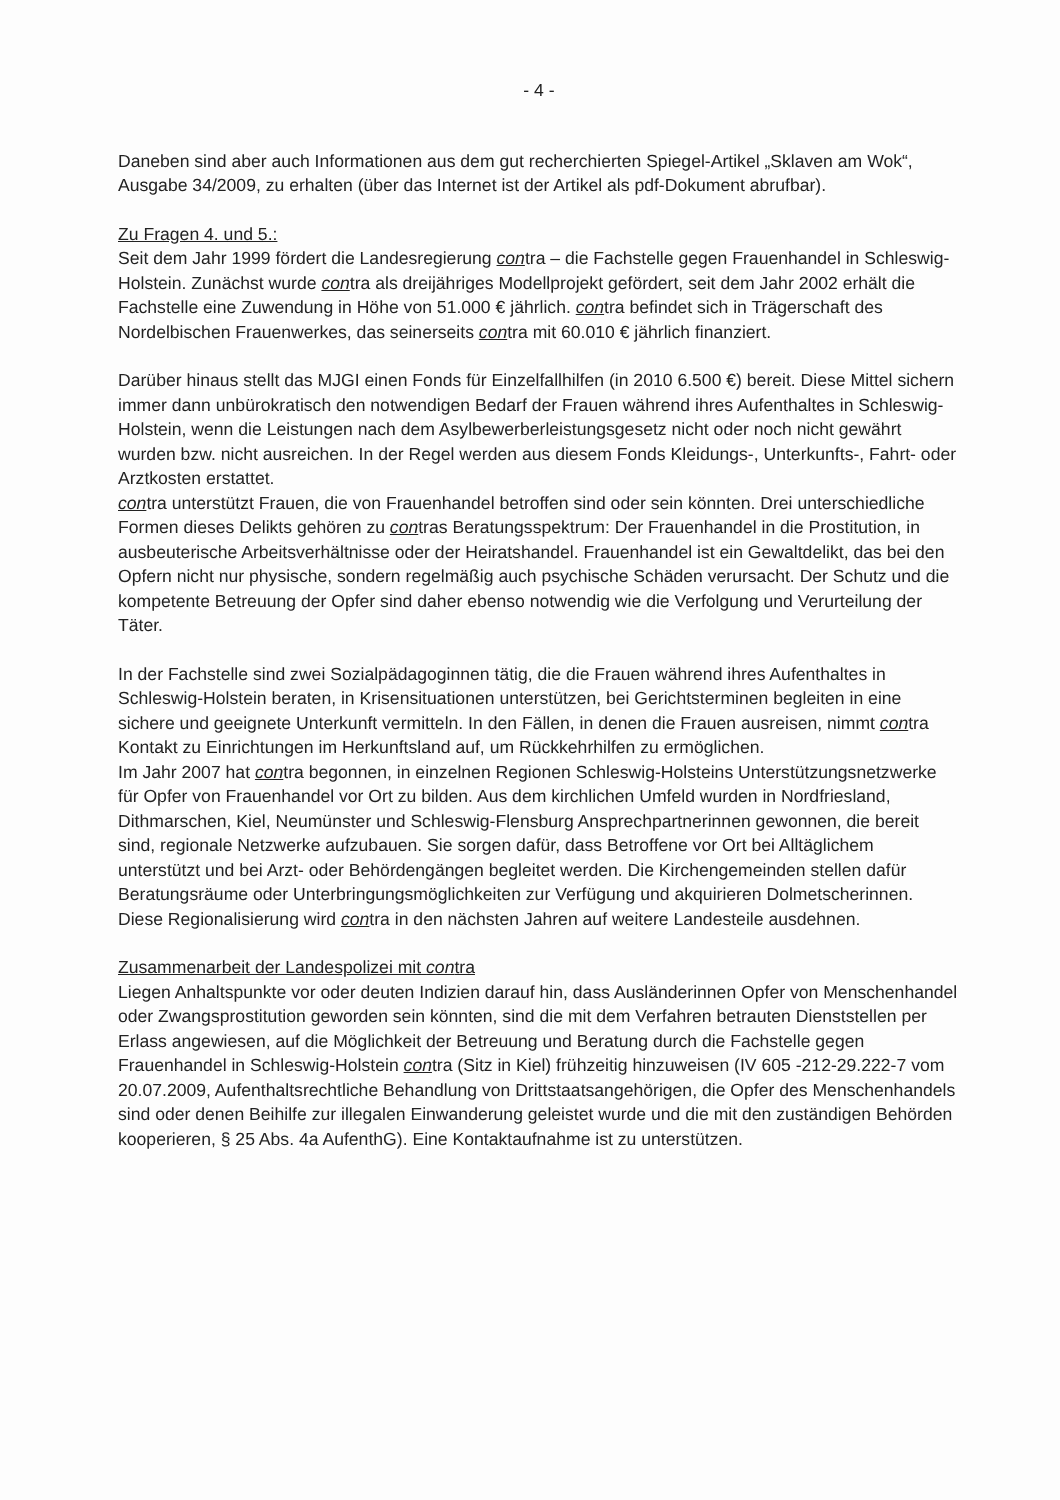- 4 -
Daneben sind aber auch Informationen aus dem gut recherchierten Spiegel-Artikel „Sklaven am Wok“, Ausgabe 34/2009, zu erhalten (über das Internet ist der Artikel als pdf-Dokument abrufbar).
Zu Fragen 4. und 5.:
Seit dem Jahr 1999 fördert die Landesregierung contra – die Fachstelle gegen Frauenhandel in Schleswig-Holstein. Zunächst wurde contra als dreijähriges Modellprojekt gefördert, seit dem Jahr 2002 erhält die Fachstelle eine Zuwendung in Höhe von 51.000 € jährlich. contra befindet sich in Trägerschaft des Nordelbischen Frauenwerkes, das seinerseits contra mit 60.010 € jährlich finanziert.
Darüber hinaus stellt das MJGI einen Fonds für Einzelfallhilfen (in 2010 6.500 €) bereit. Diese Mittel sichern immer dann unbürokratisch den notwendigen Bedarf der Frauen während ihres Aufenthaltes in Schleswig-Holstein, wenn die Leistungen nach dem Asylbewerberleistungsgesetz nicht oder noch nicht gewährt wurden bzw. nicht ausreichen. In der Regel werden aus diesem Fonds Kleidungs-, Unterkunfts-, Fahrt- oder Arztkosten erstattet.
contra unterstützt Frauen, die von Frauenhandel betroffen sind oder sein könnten. Drei unterschiedliche Formen dieses Delikts gehören zu contras Beratungsspektrum: Der Frauenhandel in die Prostitution, in ausbeuterische Arbeitsverhältnisse oder der Heiratshandel. Frauenhandel ist ein Gewaltdelikt, das bei den Opfern nicht nur physische, sondern regelmäßig auch psychische Schäden verursacht. Der Schutz und die kompetente Betreuung der Opfer sind daher ebenso notwendig wie die Verfolgung und Verurteilung der Täter.
In der Fachstelle sind zwei Sozialpädagoginnen tätig, die die Frauen während ihres Aufenthaltes in Schleswig-Holstein beraten, in Krisensituationen unterstützen, bei Gerichtsterminen begleiten in eine sichere und geeignete Unterkunft vermitteln. In den Fällen, in denen die Frauen ausreisen, nimmt contra Kontakt zu Einrichtungen im Herkunftsland auf, um Rückkehrhilfen zu ermöglichen.
Im Jahr 2007 hat contra begonnen, in einzelnen Regionen Schleswig-Holsteins Unterstützungsnetzwerke für Opfer von Frauenhandel vor Ort zu bilden. Aus dem kirchlichen Umfeld wurden in Nordfriesland, Dithmarschen, Kiel, Neumünster und Schleswig-Flensburg Ansprechpartnerinnen gewonnen, die bereit sind, regionale Netzwerke aufzubauen. Sie sorgen dafür, dass Betroffene vor Ort bei Alltäglichem unterstützt und bei Arzt- oder Behördengängen begleitet werden. Die Kirchengemeinden stellen dafür Beratungsräume oder Unterbringungsmöglichkeiten zur Verfügung und akquirieren Dolmetscherinnen. Diese Regionalisierung wird contra in den nächsten Jahren auf weitere Landesteile ausdehnen.
Zusammenarbeit der Landespolizei mit contra
Liegen Anhaltspunkte vor oder deuten Indizien darauf hin, dass Ausländerinnen Opfer von Menschenhandel oder Zwangsprostitution geworden sein könnten, sind die mit dem Verfahren betrauten Dienststellen per Erlass angewiesen, auf die Möglichkeit der Betreuung und Beratung durch die Fachstelle gegen Frauenhandel in Schleswig-Holstein contra (Sitz in Kiel) frühzeitig hinzuweisen (IV 605 -212-29.222-7 vom 20.07.2009, Aufenthaltsrechtliche Behandlung von Drittstaatsangehörigen, die Opfer des Menschenhandels sind oder denen Beihilfe zur illegalen Einwanderung geleistet wurde und die mit den zuständigen Behörden kooperieren, § 25 Abs. 4a AufenthG). Eine Kontaktaufnahme ist zu unterstützen.